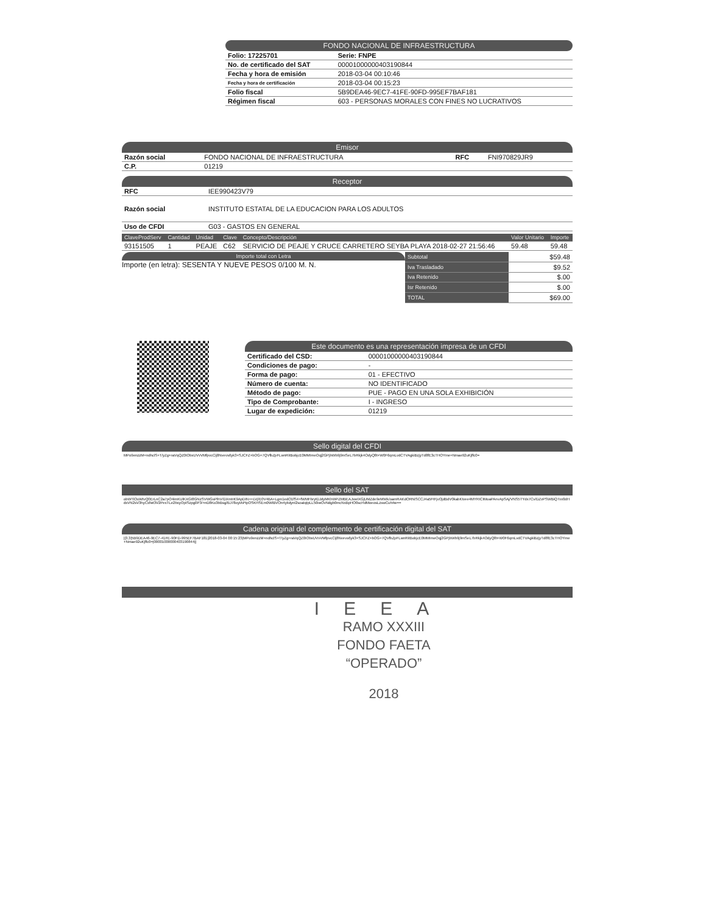FONDO NACIONAL DE INFRAESTRUCTURA
| Folio: 17225701 | Serie: FNPE |
| No. de certificado del SAT | 00001000000403190844 |
| Fecha y hora de emisión | 2018-03-04 00:10:46 |
| Fecha y hora de certificación | 2018-03-04 00:15:23 |
| Folio fiscal | 5B9DEA46-9EC7-41FE-90FD-995EF7BAF181 |
| Régimen fiscal | 603 - PERSONAS MORALES CON FINES NO LUCRATIVOS |
Emisor
| Razón social | FONDO NACIONAL DE INFRAESTRUCTURA | RFC | FNI970829JR9 |
| C.P. | 01219 | | |
Receptor
| RFC | IEE990423V79 |
| Razón social | INSTITUTO ESTATAL DE LA EDUCACION PARA LOS ADULTOS |
| Uso de CFDI | G03 - GASTOS EN GENERAL |
| ClaveProdServ | Cantidad | Unidad | Clave | Concepto/Descripción | Valor Unitario | Importe |
| --- | --- | --- | --- | --- | --- | --- |
| 93151505 | 1 | PEAJE | C62 | SERVICIO DE PEAJE Y CRUCE CARRETERO SEYBA PLAYA 2018-02-27 21:56:46 | 59.48 | 59.48 |
Importe total con Letra
Importe (en letra): SESENTA Y NUEVE PESOS 0/100 M. N.
| Subtotal | $59.48 |
| Iva Trasladado | $9.52 |
| Iva Retenido | $.00 |
| Isr Retenido | $.00 |
| TOTAL | $69.00 |
Este documento es una representación impresa de un CFDI
| Certificado del CSD: | 00001000000403190844 |
| Condiciones de pago: | - |
| Forma de pago: | 01 - EFECTIVO |
| Número de cuenta: | NO IDENTIFICADO |
| Método de pago: | PUE - PAGO EN UNA SOLA EXHIBICIÓN |
| Tipo de Comprobante: | I - INGRESO |
| Lugar de expedición: | 01219 |
Sello digital del CFDI
MPo9enzzM+ndhclS+T/yZg+raVqQZ0IObxUVvVMfpvcCij8Nvevs6yk3+SJCFZ+bOG+7QVfbZpFLwnRitBobjcE0MMImeOqj2GPjbWb9j9mSeL7bRkjk4OdyQ8t+W0F6qmLvdCTVAgkiBzjyTd8fE3cTHOYme+Nmae92uKjffc0=
Sello del SAT
obWTlOuWtvQ0ErLnC2a7pO4imKUlKXGI8GNzSVWGsPlhV/DXmtrK9ApDIN++LVj/E0V4BA+Lgm1edO1fS4+fWMFbrytDJdyMKhWPZMBEAJxwIXGjUMZde9eMWk/oamRAKdORNiSCCJ4a5FtFjvOjdBdV0kabKIvee4MYRICIMoaPAnvApSAj/VNS5TYdx7Cv/DZvPSWBiQ7vv0dHdxVN2sV3hyCxfwt3V2PexTLe2bxyOpISzpg0P3/+nD8Ko3bBsg/BJ78oyIAPtpOSKHSEm0WIBVOn4yIidynI2soaIqIpLL50iwOvNdgb0mcNxBpHO0scHdMoeosLzswCuh4w==
Cadena original del complemento de certificación digital del SAT
||3.3|5B9DEA46-9EC7-41FE-90FD-995EF7BAF181|2018-03-04 00:15:23|MPo9enzzM+ndhclS+T/yZg+raVqQZ0IObxUVvVMfpvcCij8Nvevs6yk3+SJCFZ+bOG+7QVfbZpFLwnRitBobjcE0MMImeOqj2GPjbWb9j9mSeL7bRkjk4OdyQ8t+W0F6qmLvdCTVAgkiBzjyTd8fE3cTHOYme+Nmae92uKjffc0=|00001000000403190844||
IEEA
RAMO XXXIII
FONDO FAETA
“OPERADO”
2018